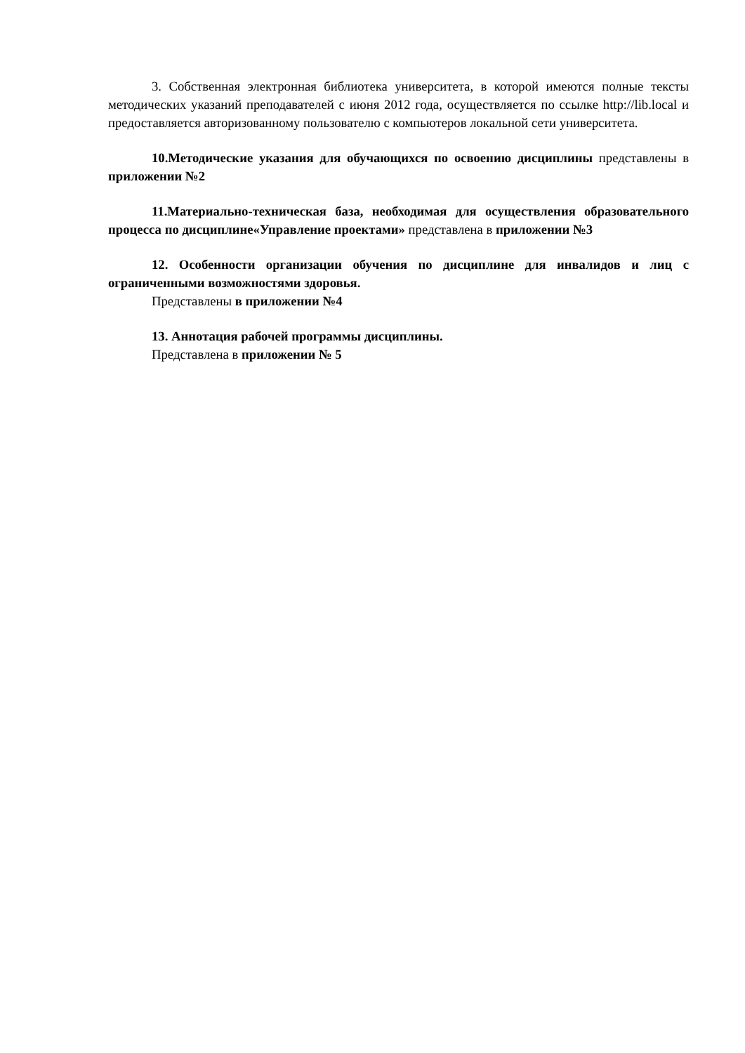3. Собственная электронная библиотека университета, в которой имеются полные тексты методических указаний преподавателей с июня 2012 года, осуществляется по ссылке http://lib.local и предоставляется авторизованному пользователю с компьютеров локальной сети университета.
10.Методические указания для обучающихся по освоению дисциплины представлены в приложении №2
11.Материально-техническая база, необходимая для осуществления образовательного процесса по дисциплине«Управление проектами» представлена в приложении №3
12. Особенности организации обучения по дисциплине для инвалидов и лиц с ограниченными возможностями здоровья.
Представлены в приложении №4
13. Аннотация рабочей программы дисциплины.
Представлена в приложении № 5